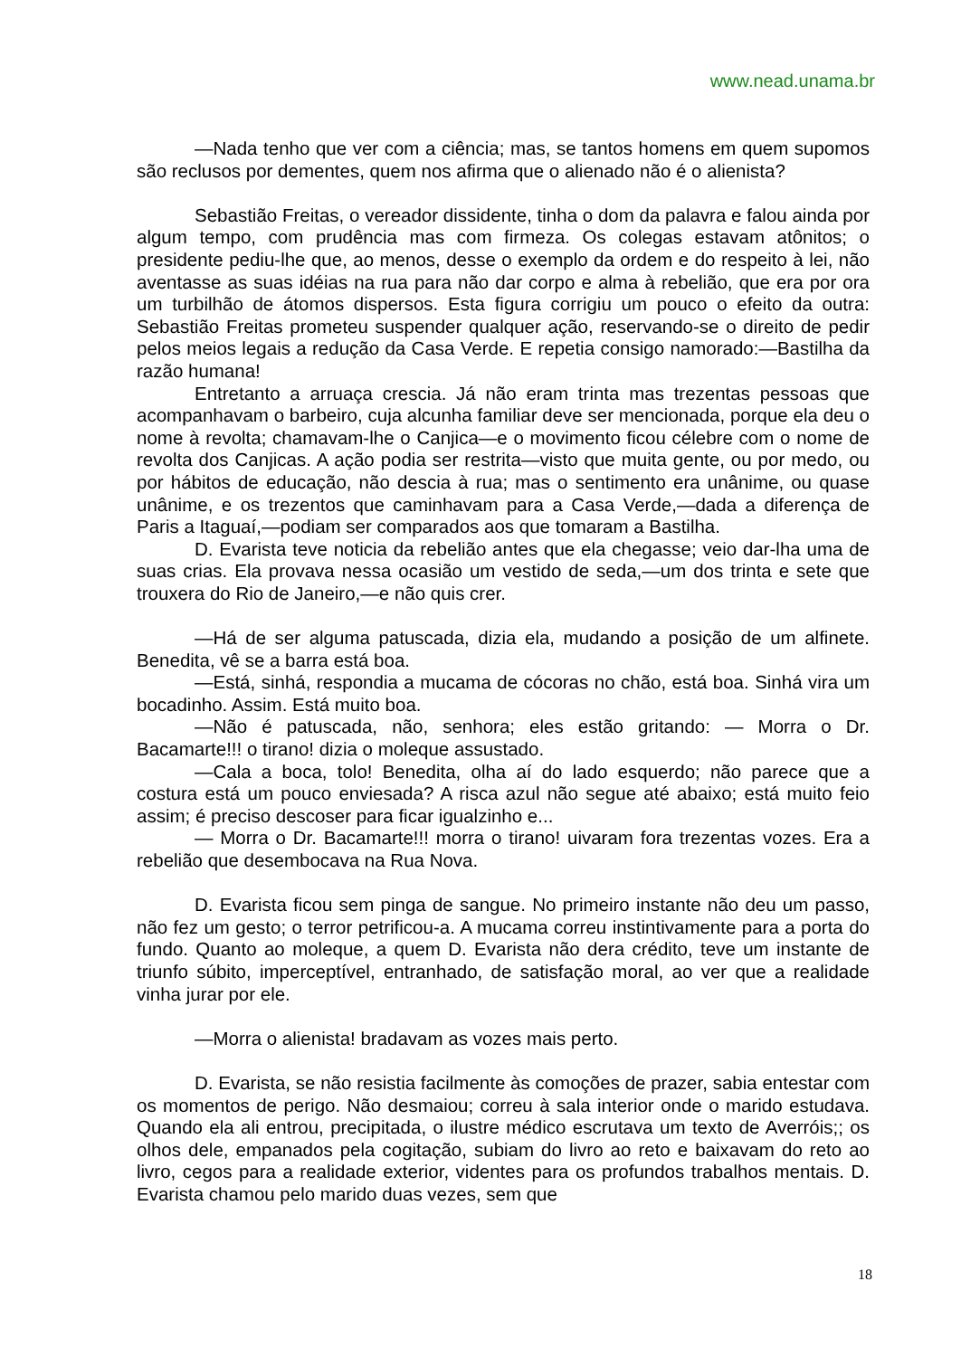www.nead.unama.br
—Nada tenho que ver com a ciência; mas, se tantos homens em quem supomos são reclusos por dementes, quem nos afirma que o alienado não é o alienista?
Sebastião Freitas, o vereador dissidente, tinha o dom da palavra e falou ainda por algum tempo, com prudência mas com firmeza. Os colegas estavam atônitos; o presidente pediu-lhe que, ao menos, desse o exemplo da ordem e do respeito à lei, não aventasse as suas idéias na rua para não dar corpo e alma à rebelião, que era por ora um turbilhão de átomos dispersos. Esta figura corrigiu um pouco o efeito da outra: Sebastião Freitas prometeu suspender qualquer ação, reservando-se o direito de pedir pelos meios legais a redução da Casa Verde. E repetia consigo namorado:—Bastilha da razão humana!
Entretanto a arruaça crescia. Já não eram trinta mas trezentas pessoas que acompanhavam o barbeiro, cuja alcunha familiar deve ser mencionada, porque ela deu o nome à revolta; chamavam-lhe o Canjica—e o movimento ficou célebre com o nome de revolta dos Canjicas. A ação podia ser restrita—visto que muita gente, ou por medo, ou por hábitos de educação, não descia à rua; mas o sentimento era unânime, ou quase unânime, e os trezentos que caminhavam para a Casa Verde,—dada a diferença de Paris a Itaguaí,—podiam ser comparados aos que tomaram a Bastilha.
D. Evarista teve noticia da rebelião antes que ela chegasse; veio dar-lha uma de suas crias. Ela provava nessa ocasião um vestido de seda,—um dos trinta e sete que trouxera do Rio de Janeiro,—e não quis crer.
—Há de ser alguma patuscada, dizia ela, mudando a posição de um alfinete. Benedita, vê se a barra está boa.
—Está, sinhá, respondia a mucama de cócoras no chão, está boa. Sinhá vira um bocadinho. Assim. Está muito boa.
—Não é patuscada, não, senhora; eles estão gritando: — Morra o Dr. Bacamarte!!! o tirano! dizia o moleque assustado.
—Cala a boca, tolo! Benedita, olha aí do lado esquerdo; não parece que a costura está um pouco enviesada? A risca azul não segue até abaixo; está muito feio assim; é preciso descoser para ficar igualzinho e...
— Morra o Dr. Bacamarte!!! morra o tirano! uivaram fora trezentas vozes. Era a rebelião que desembocava na Rua Nova.
D. Evarista ficou sem pinga de sangue. No primeiro instante não deu um passo, não fez um gesto; o terror petrificou-a. A mucama correu instintivamente para a porta do fundo. Quanto ao moleque, a quem D. Evarista não dera crédito, teve um instante de triunfo súbito, imperceptível, entranhado, de satisfação moral, ao ver que a realidade vinha jurar por ele.
—Morra o alienista! bradavam as vozes mais perto.
D. Evarista, se não resistia facilmente às comoções de prazer, sabia entestar com os momentos de perigo. Não desmaiou; correu à sala interior onde o marido estudava. Quando ela ali entrou, precipitada, o ilustre médico escrutava um texto de Averróis;; os olhos dele, empanados pela cogitação, subiam do livro ao reto e baixavam do reto ao livro, cegos para a realidade exterior, videntes para os profundos trabalhos mentais. D. Evarista chamou pelo marido duas vezes, sem que
18